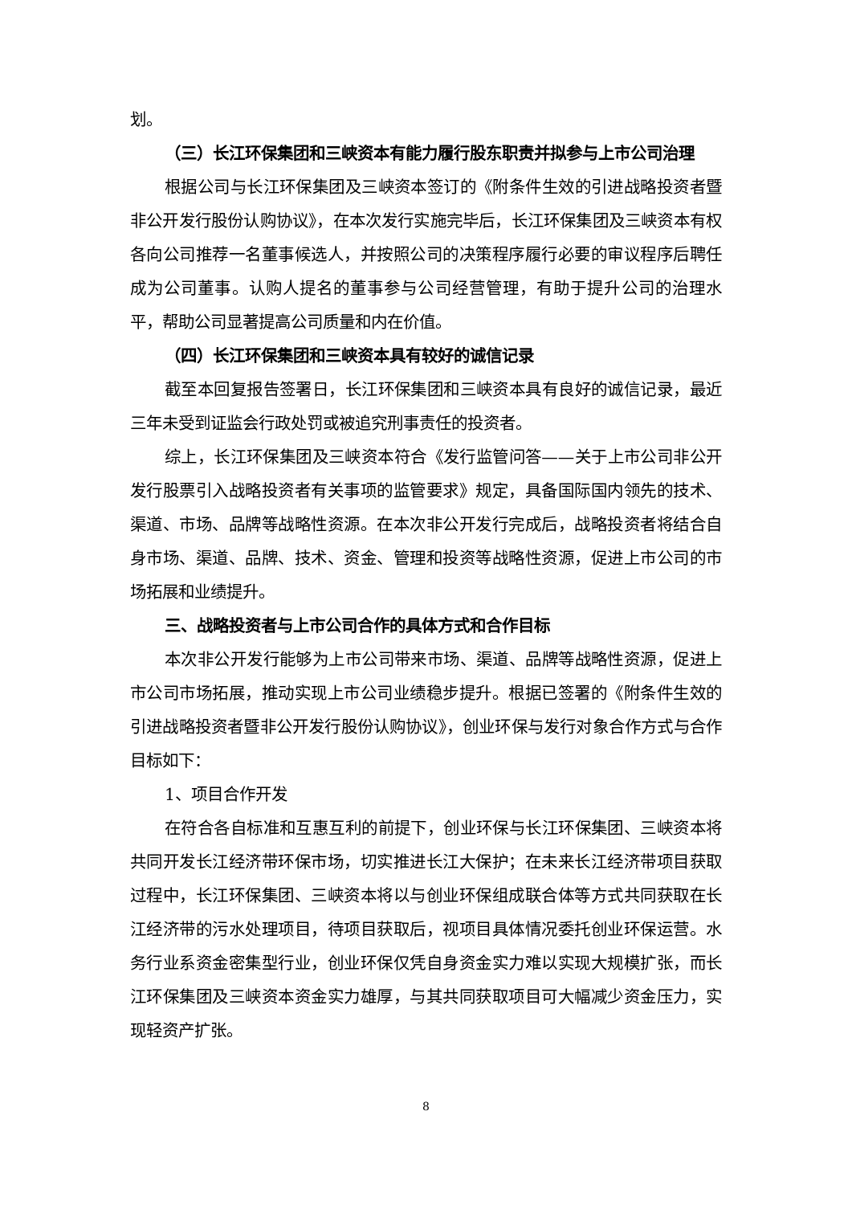划。
（三）长江环保集团和三峡资本有能力履行股东职责并拟参与上市公司治理
根据公司与长江环保集团及三峡资本签订的《附条件生效的引进战略投资者暨非公开发行股份认购协议》，在本次发行实施完毕后，长江环保集团及三峡资本有权各向公司推荐一名董事候选人，并按照公司的决策程序履行必要的审议程序后聘任成为公司董事。认购人提名的董事参与公司经营管理，有助于提升公司的治理水平，帮助公司显著提高公司质量和内在价值。
（四）长江环保集团和三峡资本具有较好的诚信记录
截至本回复报告签署日，长江环保集团和三峡资本具有良好的诚信记录，最近三年未受到证监会行政处罚或被追究刑事责任的投资者。
综上，长江环保集团及三峡资本符合《发行监管问答——关于上市公司非公开发行股票引入战略投资者有关事项的监管要求》规定，具备国际国内领先的技术、渠道、市场、品牌等战略性资源。在本次非公开发行完成后，战略投资者将结合自身市场、渠道、品牌、技术、资金、管理和投资等战略性资源，促进上市公司的市场拓展和业绩提升。
三、战略投资者与上市公司合作的具体方式和合作目标
本次非公开发行能够为上市公司带来市场、渠道、品牌等战略性资源，促进上市公司市场拓展，推动实现上市公司业绩稳步提升。根据已签署的《附条件生效的引进战略投资者暨非公开发行股份认购协议》，创业环保与发行对象合作方式与合作目标如下：
1、项目合作开发
在符合各自标准和互惠互利的前提下，创业环保与长江环保集团、三峡资本将共同开发长江经济带环保市场，切实推进长江大保护；在未来长江经济带项目获取过程中，长江环保集团、三峡资本将以与创业环保组成联合体等方式共同获取在长江经济带的污水处理项目，待项目获取后，视项目具体情况委托创业环保运营。水务行业系资金密集型行业，创业环保仅凭自身资金实力难以实现大规模扩张，而长江环保集团及三峡资本资金实力雄厚，与其共同获取项目可大幅减少资金压力，实现轻资产扩张。
8